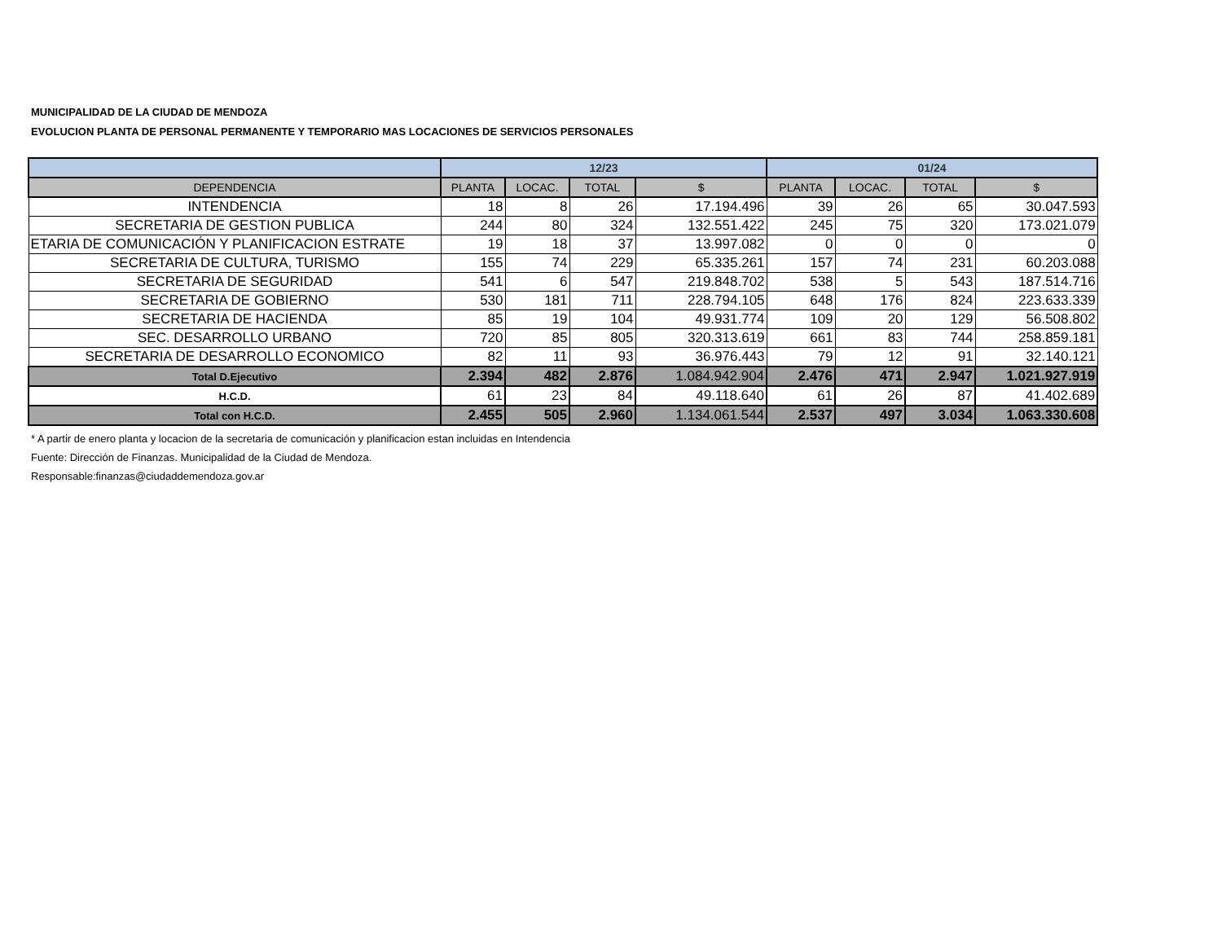MUNICIPALIDAD DE LA CIUDAD DE MENDOZA
EVOLUCION PLANTA DE PERSONAL PERMANENTE Y TEMPORARIO MAS LOCACIONES DE SERVICIOS PERSONALES
| | 12/23 | | | | 01/24 | | | |
| --- | --- | --- | --- | --- | --- | --- | --- | --- |
| DEPENDENCIA | PLANTA | LOCAC. | TOTAL | $ | PLANTA | LOCAC. | TOTAL | $ |
| INTENDENCIA | 18 | 8 | 26 | 17.194.496 | 39 | 26 | 65 | 30.047.593 |
| SECRETARIA DE GESTION PUBLICA | 244 | 80 | 324 | 132.551.422 | 245 | 75 | 320 | 173.021.079 |
| ETARIA DE COMUNICACIÓN Y PLANIFICACION ESTRATE | 19 | 18 | 37 | 13.997.082 | 0 | 0 | 0 | 0 |
| SECRETARIA DE CULTURA, TURISMO | 155 | 74 | 229 | 65.335.261 | 157 | 74 | 231 | 60.203.088 |
| SECRETARIA DE SEGURIDAD | 541 | 6 | 547 | 219.848.702 | 538 | 5 | 543 | 187.514.716 |
| SECRETARIA DE GOBIERNO | 530 | 181 | 711 | 228.794.105 | 648 | 176 | 824 | 223.633.339 |
| SECRETARIA DE HACIENDA | 85 | 19 | 104 | 49.931.774 | 109 | 20 | 129 | 56.508.802 |
| SEC. DESARROLLO URBANO | 720 | 85 | 805 | 320.313.619 | 661 | 83 | 744 | 258.859.181 |
| SECRETARIA DE DESARROLLO ECONOMICO | 82 | 11 | 93 | 36.976.443 | 79 | 12 | 91 | 32.140.121 |
| Total D.Ejecutivo | 2.394 | 482 | 2.876 | 1.084.942.904 | 2.476 | 471 | 2.947 | 1.021.927.919 |
| H.C.D. | 61 | 23 | 84 | 49.118.640 | 61 | 26 | 87 | 41.402.689 |
| Total con H.C.D. | 2.455 | 505 | 2.960 | 1.134.061.544 | 2.537 | 497 | 3.034 | 1.063.330.608 |
* A partir de enero planta y locacion de la secretaria de comunicación y planificacion estan incluidas en Intendencia
Fuente: Dirección de Finanzas. Municipalidad de la Ciudad de Mendoza.
Responsable:finanzas@ciudaddemendoza.gov.ar